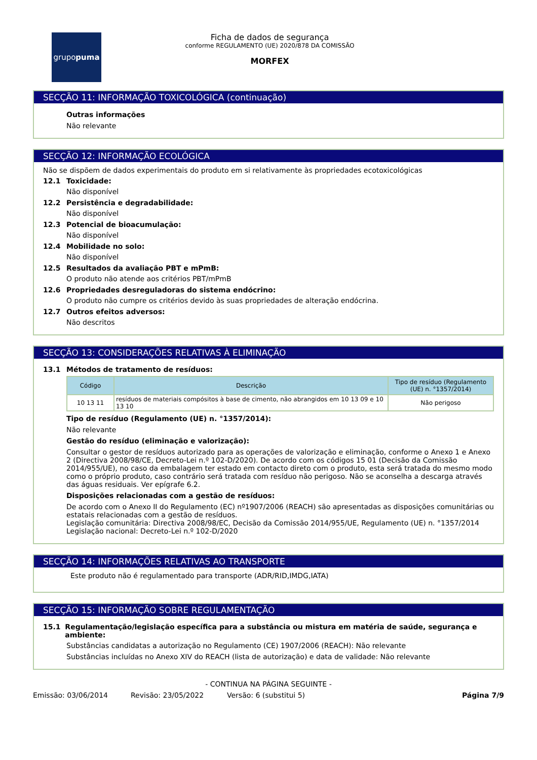grupo puma
Ficha de dados de segurança
conforme REGULAMENTO (UE) 2020/878 DA COMISSÃO
MORFEX
SECÇÃO 11: INFORMAÇÃO TOXICOLÓGICA (continuação)
Outras informações
Não relevante
SECÇÃO 12: INFORMAÇÃO ECOLÓGICA
Não se dispõem de dados experimentais do produto em si relativamente às propriedades ecotoxicológicas
12.1 Toxicidade:
Não disponível
12.2 Persistência e degradabilidade:
Não disponível
12.3 Potencial de bioacumulação:
Não disponível
12.4 Mobilidade no solo:
Não disponível
12.5 Resultados da avaliação PBT e mPmB:
O produto não atende aos critérios PBT/mPmB
12.6 Propriedades desreguladoras do sistema endócrino:
O produto não cumpre os critérios devido às suas propriedades de alteração endócrina.
12.7 Outros efeitos adversos:
Não descritos
SECÇÃO 13: CONSIDERAÇÕES RELATIVAS À ELIMINAÇÃO
13.1 Métodos de tratamento de resíduos:
| Código | Descrição | Tipo de resíduo (Regulamento (UE) n. °1357/2014) |
| --- | --- | --- |
| 10 13 11 | resíduos de materiais compósitos à base de cimento, não abrangidos em 10 13 09 e 10 13 10 | Não perigoso |
Tipo de resíduo (Regulamento (UE) n. °1357/2014):
Não relevante
Gestão do resíduo (eliminação e valorização):
Consultar o gestor de resíduos autorizado para as operações de valorização e eliminação, conforme o Anexo 1 e Anexo 2 (Directiva 2008/98/CE, Decreto-Lei n.º 102-D/2020). De acordo com os códigos 15 01 (Decisão da Comissão 2014/955/UE), no caso da embalagem ter estado em contacto direto com o produto, esta será tratada do mesmo modo como o próprio produto, caso contrário será tratada com resíduo não perigoso. Não se aconselha a descarga através das águas residuais. Ver epígrafe 6.2.
Disposições relacionadas com a gestão de resíduos:
De acordo com o Anexo II do Regulamento (EC) nº1907/2006 (REACH) são apresentadas as disposições comunitárias ou estatais relacionadas com a gestão de resíduos.
Legislação comunitária: Directiva 2008/98/EC, Decisão da Comissão 2014/955/UE, Regulamento (UE) n. °1357/2014
Legislação nacional: Decreto-Lei n.º 102-D/2020
SECÇÃO 14: INFORMAÇÕES RELATIVAS AO TRANSPORTE
Este produto não é regulamentado para transporte (ADR/RID,IMDG,IATA)
SECÇÃO 15: INFORMAÇÃO SOBRE REGULAMENTAÇÃO
15.1 Regulamentação/legislação específica para a substância ou mistura em matéria de saúde, segurança e ambiente:
Substâncias candidatas a autorização no Regulamento (CE) 1907/2006 (REACH): Não relevante
Substâncias incluídas no Anexo XIV do REACH (lista de autorização) e data de validade: Não relevante
- CONTINUA NA PÁGINA SEGUINTE -
Emissão: 03/06/2014 Revisão: 23/05/2022 Versão: 6 (substitui 5) Página 7/9